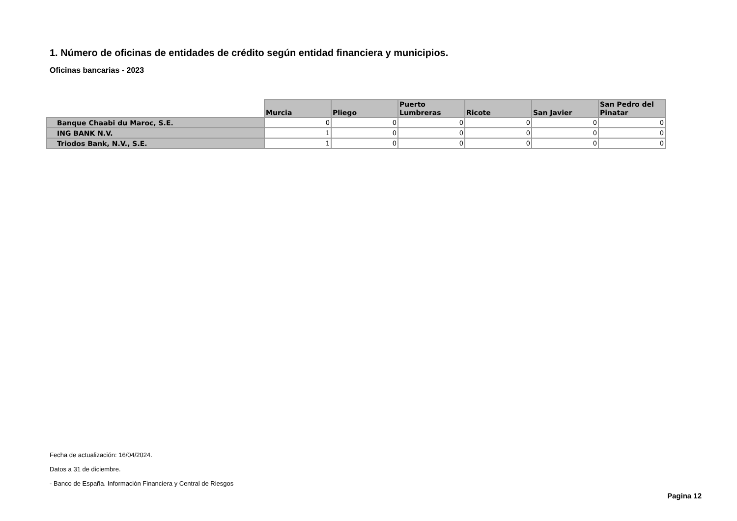1. Número de oficinas de entidades de crédito según entidad financiera y municipios.
Oficinas bancarias - 2023
| | Murcia | Pliego | Puerto Lumbreras | Ricote | San Javier | San Pedro del Pinatar |
| --- | --- | --- | --- | --- | --- | --- |
| Banque Chaabi du Maroc, S.E. | 0 | 0 | 0 | 0 | 0 | 0 |
| ING BANK N.V. | 1 | 0 | 0 | 0 | 0 | 0 |
| Triodos Bank, N.V., S.E. | 1 | 0 | 0 | 0 | 0 | 0 |
Fecha de actualización: 16/04/2024.
Datos a 31 de diciembre.
- Banco de España. Información Financiera y Central de Riesgos
Pagina 12